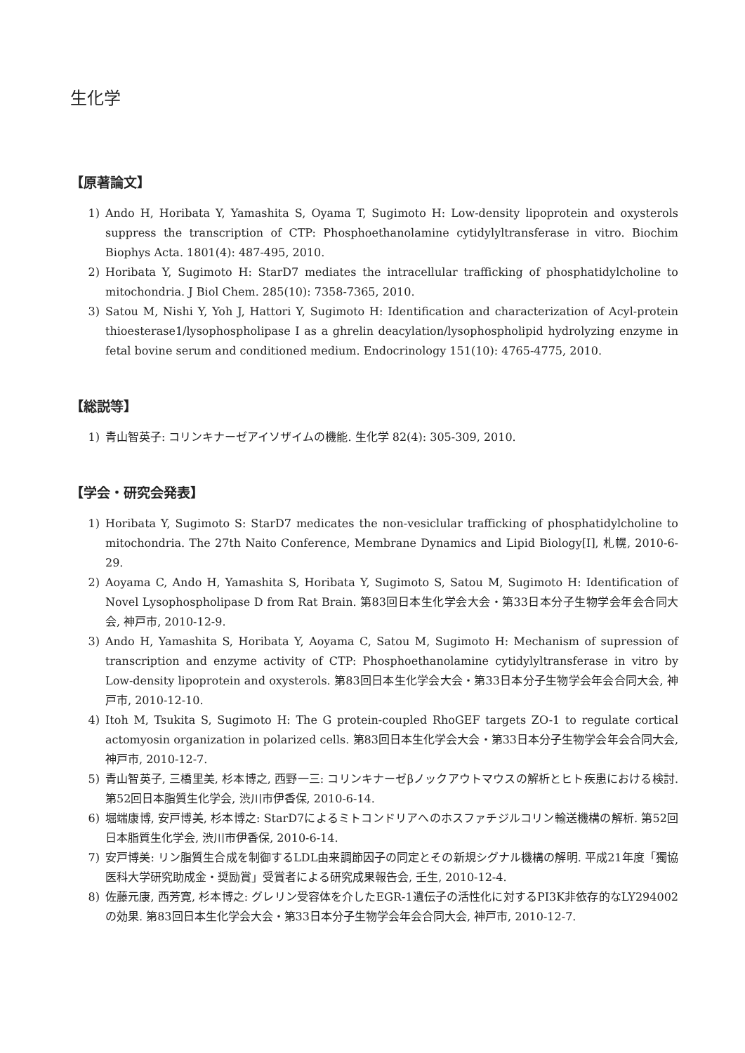生化学
【原著論文】
1) Ando H, Horibata Y, Yamashita S, Oyama T, Sugimoto H: Low-density lipoprotein and oxysterols suppress the transcription of CTP: Phosphoethanolamine cytidylyltransferase in vitro. Biochim Biophys Acta. 1801(4): 487-495, 2010.
2) Horibata Y, Sugimoto H: StarD7 mediates the intracellular trafficking of phosphatidylcholine to mitochondria. J Biol Chem. 285(10): 7358-7365, 2010.
3) Satou M, Nishi Y, Yoh J, Hattori Y, Sugimoto H: Identification and characterization of Acyl-protein thioesterase1/lysophospholipase I as a ghrelin deacylation/lysophospholipid hydrolyzing enzyme in fetal bovine serum and conditioned medium. Endocrinology 151(10): 4765-4775, 2010.
【総説等】
1) 青山智英子: コリンキナーゼアイソザイムの機能. 生化学 82(4): 305-309, 2010.
【学会・研究会発表】
1) Horibata Y, Sugimoto S: StarD7 medicates the non-vesiclular trafficking of phosphatidylcholine to mitochondria. The 27th Naito Conference, Membrane Dynamics and Lipid Biology[I], 札幌, 2010-6-29.
2) Aoyama C, Ando H, Yamashita S, Horibata Y, Sugimoto S, Satou M, Sugimoto H: Identification of Novel Lysophospholipase D from Rat Brain. 第83回日本生化学会大会・第33日本分子生物学会年会合同大会, 神戸市, 2010-12-9.
3) Ando H, Yamashita S, Horibata Y, Aoyama C, Satou M, Sugimoto H: Mechanism of supression of transcription and enzyme activity of CTP: Phosphoethanolamine cytidylyltransferase in vitro by Low-density lipoprotein and oxysterols. 第83回日本生化学会大会・第33日本分子生物学会年会合同大会, 神戸市, 2010-12-10.
4) Itoh M, Tsukita S, Sugimoto H: The G protein-coupled RhoGEF targets ZO-1 to regulate cortical actomyosin organization in polarized cells. 第83回日本生化学会大会・第33日本分子生物学会年会合同大会, 神戸市, 2010-12-7.
5) 青山智英子, 三橋里美, 杉本博之, 西野一三: コリンキナーゼβノックアウトマウスの解析とヒト疾患における検討. 第52回日本脂質生化学会, 渋川市伊香保, 2010-6-14.
6) 堀端康博, 安戸博美, 杉本博之: StarD7によるミトコンドリアへのホスファチジルコリン輸送機構の解析. 第52回日本脂質生化学会, 渋川市伊香保, 2010-6-14.
7) 安戸博美: リン脂質生合成を制御するLDL由来調節因子の同定とその新規シグナル機構の解明. 平成21年度「獨協医科大学研究助成金・奨励賞」受賞者による研究成果報告会, 壬生, 2010-12-4.
8) 佐藤元康, 西芳寛, 杉本博之: グレリン受容体を介したEGR-1遺伝子の活性化に対するPI3K非依存的なLY294002の効果. 第83回日本生化学会大会・第33日本分子生物学会年会合同大会, 神戸市, 2010-12-7.